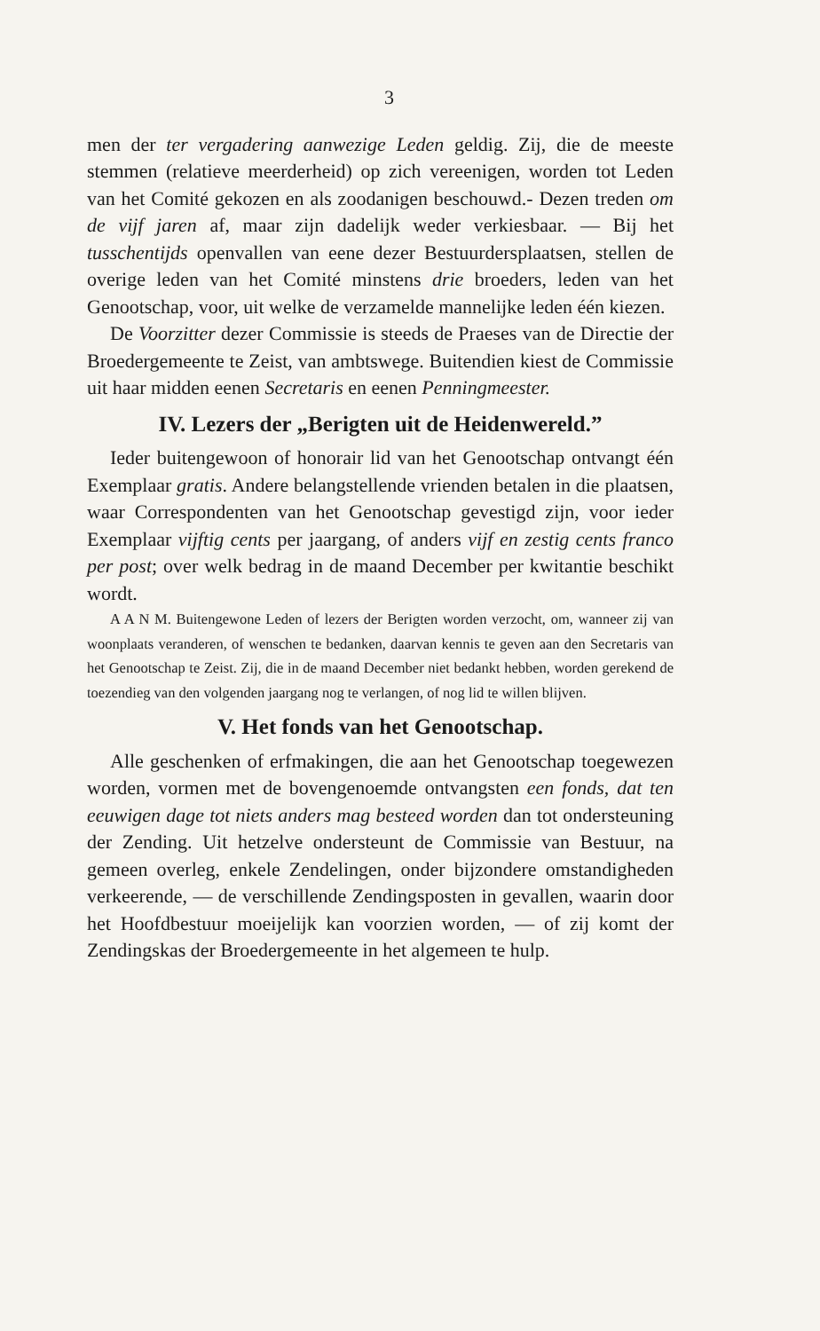3
men der ter vergadering aanwezige Leden geldig. Zij, die de meeste stemmen (relatieve meerderheid) op zich vereenigen, worden tot Leden van het Comité gekozen en als zoodanigen beschouwd.- Dezen treden om de vijf jaren af, maar zijn dadelijk weder verkiesbaar. — Bij het tusschentijds openvallen van eene dezer Bestuurdersplaatsen, stellen de overige leden van het Comité minstens drie broeders, leden van het Genootschap, voor, uit welke de verzamelde mannelijke leden één kiezen.
De Voorzitter dezer Commissie is steeds de Praeses van de Directie der Broedergemeente te Zeist, van ambtswege. Buitendien kiest de Commissie uit haar midden eenen Secretaris en eenen Penningmeester.
IV. Lezers der „Berigten uit de Heidenwereld.”
Ieder buitengewoon of honorair lid van het Genootschap ontvangt één Exemplaar gratis. Andere belangstellende vrienden betalen in die plaatsen, waar Correspondenten van het Genootschap gevestigd zijn, voor ieder Exemplaar vijftig cents per jaargang, of anders vijf en zestig cents franco per post; over welk bedrag in de maand December per kwitantie beschikt wordt.
A A N M. Buitengewone Leden of lezers der Berigten worden verzocht, om, wanneer zij van woonplaats veranderen, of wenschen te bedanken, daarvan kennis te geven aan den Secretaris van het Genootschap te Zeist. Zij, die in de maand December niet bedankt hebben, worden gerekend de toezendieg van den volgenden jaargang nog te verlangen, of nog lid te willen blijven.
V. Het fonds van het Genootschap.
Alle geschenken of erfmakingen, die aan het Genootschap toegewezen worden, vormen met de bovengenoemde ontvangsten een fonds, dat ten eeuwigen dage tot niets anders mag besteed worden dan tot ondersteuning der Zending. Uit hetzelve ondersteunt de Commissie van Bestuur, na gemeen overleg, enkele Zendelingen, onder bijzondere omstandigheden verkeerende, — de verschillende Zendingsposten in gevallen, waarin door het Hoofdbestuur moeijelijk kan voorzien worden, — of zij komt der Zendingskas der Broedergemeente in het algemeen te hulp.